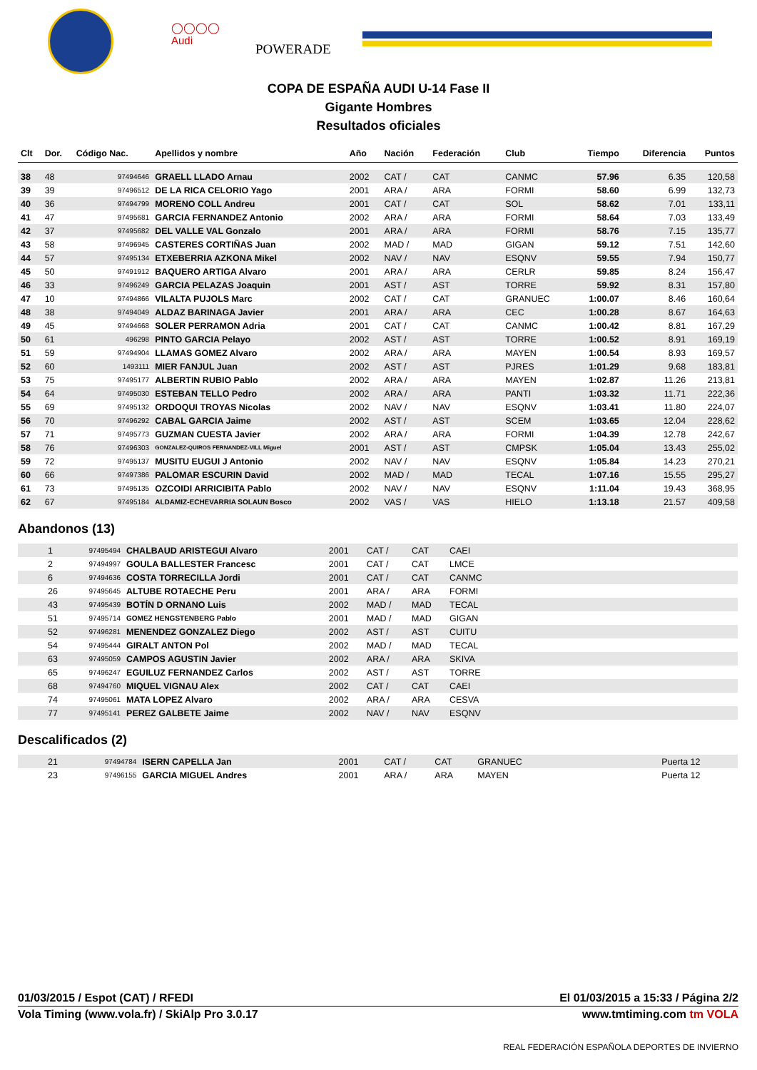◯◯◯◯
Audi
POWERADE
COPA DE ESPAÑA AUDI U-14 Fase II
Gigante Hombres
Resultados oficiales
| Clt | Dor. | Código Nac. | Apellidos y nombre | Año | Nación | Federación | Club | Tiempo | Diferencia | Puntos |
| --- | --- | --- | --- | --- | --- | --- | --- | --- | --- | --- |
| 38 | 48 | 97494646 | GRAELL LLADO Arnau | 2002 | CAT / | CAT | CANMC | 57.96 | 6.35 | 120,58 |
| 39 | 39 | 97496512 | DE LA RICA CELORIO Yago | 2001 | ARA / | ARA | FORMI | 58.60 | 6.99 | 132,73 |
| 40 | 36 | 97494799 | MORENO COLL Andreu | 2001 | CAT / | CAT | SOL | 58.62 | 7.01 | 133,11 |
| 41 | 47 | 97495681 | GARCIA FERNANDEZ Antonio | 2002 | ARA / | ARA | FORMI | 58.64 | 7.03 | 133,49 |
| 42 | 37 | 97495682 | DEL VALLE VAL Gonzalo | 2001 | ARA / | ARA | FORMI | 58.76 | 7.15 | 135,77 |
| 43 | 58 | 97496945 | CASTERES CORTIÑAS Juan | 2002 | MAD / | MAD | GIGAN | 59.12 | 7.51 | 142,60 |
| 44 | 57 | 97495134 | ETXEBERRIA AZKONA Mikel | 2002 | NAV / | NAV | ESQNV | 59.55 | 7.94 | 150,77 |
| 45 | 50 | 97491912 | BAQUERO ARTIGA Alvaro | 2001 | ARA / | ARA | CERLR | 59.85 | 8.24 | 156,47 |
| 46 | 33 | 97496249 | GARCIA PELAZAS Joaquin | 2001 | AST / | AST | TORRE | 59.92 | 8.31 | 157,80 |
| 47 | 10 | 97494866 | VILALTA PUJOLS Marc | 2002 | CAT / | CAT | GRANUEC | 1:00.07 | 8.46 | 160,64 |
| 48 | 38 | 97494049 | ALDAZ BARINAGA Javier | 2001 | ARA / | ARA | CEC | 1:00.28 | 8.67 | 164,63 |
| 49 | 45 | 97494668 | SOLER PERRAMON Adria | 2001 | CAT / | CAT | CANMC | 1:00.42 | 8.81 | 167,29 |
| 50 | 61 | 496298 | PINTO GARCIA Pelayo | 2002 | AST / | AST | TORRE | 1:00.52 | 8.91 | 169,19 |
| 51 | 59 | 97494904 | LLAMAS GOMEZ Alvaro | 2002 | ARA / | ARA | MAYEN | 1:00.54 | 8.93 | 169,57 |
| 52 | 60 | 1493111 | MIER FANJUL Juan | 2002 | AST / | AST | PJRES | 1:01.29 | 9.68 | 183,81 |
| 53 | 75 | 97495177 | ALBERTIN RUBIO Pablo | 2002 | ARA / | ARA | MAYEN | 1:02.87 | 11.26 | 213,81 |
| 54 | 64 | 97495030 | ESTEBAN TELLO Pedro | 2002 | ARA / | ARA | PANTI | 1:03.32 | 11.71 | 222,36 |
| 55 | 69 | 97495132 | ORDOQUI TROYAS Nicolas | 2002 | NAV / | NAV | ESQNV | 1:03.41 | 11.80 | 224,07 |
| 56 | 70 | 97496292 | CABAL GARCIA Jaime | 2002 | AST / | AST | SCEM | 1:03.65 | 12.04 | 228,62 |
| 57 | 71 | 97495773 | GUZMAN CUESTA Javier | 2002 | ARA / | ARA | FORMI | 1:04.39 | 12.78 | 242,67 |
| 58 | 76 | 97496303 | GONZALEZ-QUIROS FERNANDEZ-VILL Miguel | 2001 | AST / | AST | CMPSK | 1:05.04 | 13.43 | 255,02 |
| 59 | 72 | 97495137 | MUSITU EUGUI J Antonio | 2002 | NAV / | NAV | ESQNV | 1:05.84 | 14.23 | 270,21 |
| 60 | 66 | 97497386 | PALOMAR ESCURIN David | 2002 | MAD / | MAD | TECAL | 1:07.16 | 15.55 | 295,27 |
| 61 | 73 | 97495135 | OZCOIDI ARRICIBITA Pablo | 2002 | NAV / | NAV | ESQNV | 1:11.04 | 19.43 | 368,95 |
| 62 | 67 | 97495184 | ALDAMIZ-ECHEVARRIA SOLAUN Bosco | 2002 | VAS / | VAS | HIELO | 1:13.18 | 21.57 | 409,58 |
Abandonos (13)
| | 1 | 97495494 | CHALBAUD ARISTEGUI Alvaro | 2001 | CAT / | CAT | CAEI |
| | 2 | 97494997 | GOULA BALLESTER Francesc | 2001 | CAT / | CAT | LMCE |
| | 6 | 97494636 | COSTA TORRECILLA Jordi | 2001 | CAT / | CAT | CANMC |
| | 26 | 97495645 | ALTUBE ROTAECHE Peru | 2001 | ARA / | ARA | FORMI |
| | 43 | 97495439 | BOTÍN D ORNANO Luis | 2002 | MAD / | MAD | TECAL |
| | 51 | 97495714 | GOMEZ HENGSTENBERG Pablo | 2001 | MAD / | MAD | GIGAN |
| | 52 | 97496281 | MENENDEZ GONZALEZ Diego | 2002 | AST / | AST | CUITU |
| | 54 | 97495444 | GIRALT ANTON Pol | 2002 | MAD / | MAD | TECAL |
| | 63 | 97495059 | CAMPOS AGUSTIN Javier | 2002 | ARA / | ARA | SKIVA |
| | 65 | 97496247 | EGUILUZ FERNANDEZ Carlos | 2002 | AST / | AST | TORRE |
| | 68 | 97494760 | MIQUEL VIGNAU Alex | 2002 | CAT / | CAT | CAEI |
| | 74 | 97495061 | MATA LOPEZ Alvaro | 2002 | ARA / | ARA | CESVA |
| | 77 | 97495141 | PEREZ GALBETE Jaime | 2002 | NAV / | NAV | ESQNV |
Descalificados (2)
| | 21 | 97494784 | ISERN CAPELLA Jan | 2001 | CAT / | CAT | GRANUEC | Puerta 12 |
| | 23 | 97496155 | GARCIA MIGUEL Andres | 2001 | ARA / | ARA | MAYEN | Puerta 12 |
01/03/2015 / Espot (CAT) / RFEDI El 01/03/2015 a 15:33 / Página 2/2
Vola Timing (www.vola.fr) / SkiAlp Pro 3.0.17 www.tmtiming.com tm VOLA
REAL FEDERACIÓN ESPAÑOLA DEPORTES DE INVIERNO